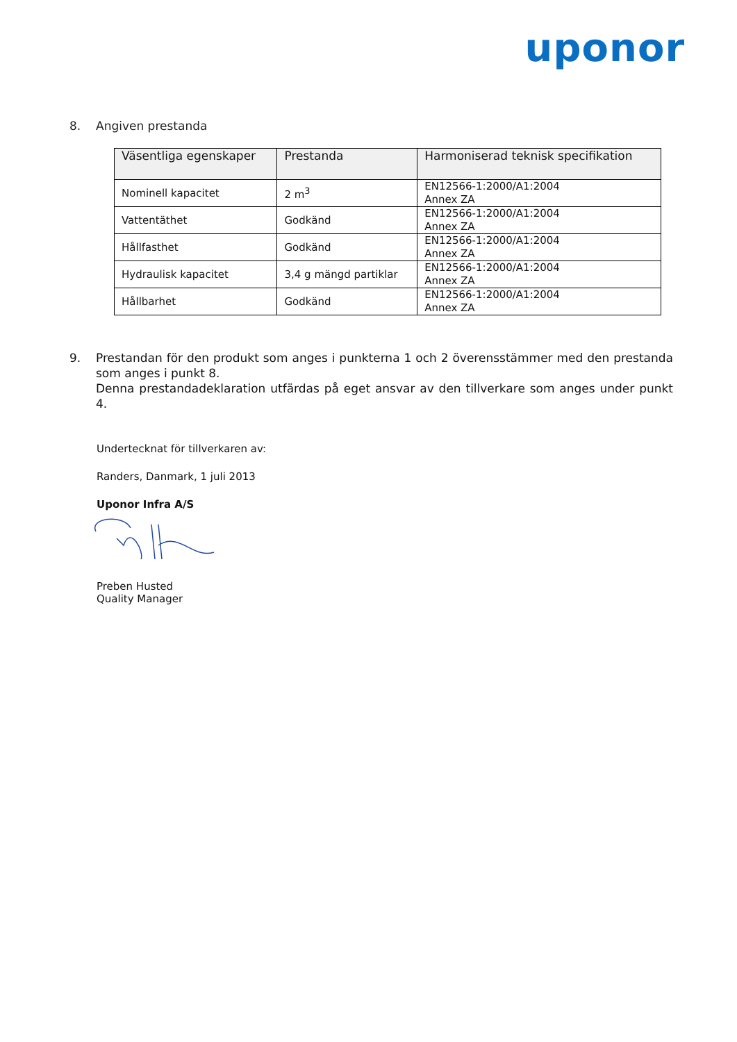uponor
8. Angiven prestanda
| Väsentliga egenskaper | Prestanda | Harmoniserad teknisk specifikation |
| --- | --- | --- |
| Nominell kapacitet | 2 m<sup>3</sup> | EN12566-1:2000/A1:2004 Annex ZA |
| Vattentäthet | Godkänd | EN12566-1:2000/A1:2004 Annex ZA |
| Hållfasthet | Godkänd | EN12566-1:2000/A1:2004 Annex ZA |
| Hydraulisk kapacitet | 3,4 g mängd partiklar | EN12566-1:2000/A1:2004 Annex ZA |
| Hållbarhet | Godkänd | EN12566-1:2000/A1:2004 Annex ZA |
9. Prestandan för den produkt som anges i punkterna 1 och 2 överensstämmer med den prestanda som anges i punkt 8.
Denna prestandadeklaration utfärdas på eget ansvar av den tillverkare som anges under punkt 4.
Undertecknat för tillverkaren av:
Randers, Danmark, 1 juli 2013
Uponor Infra A/S
Preben Husted
Quality Manager